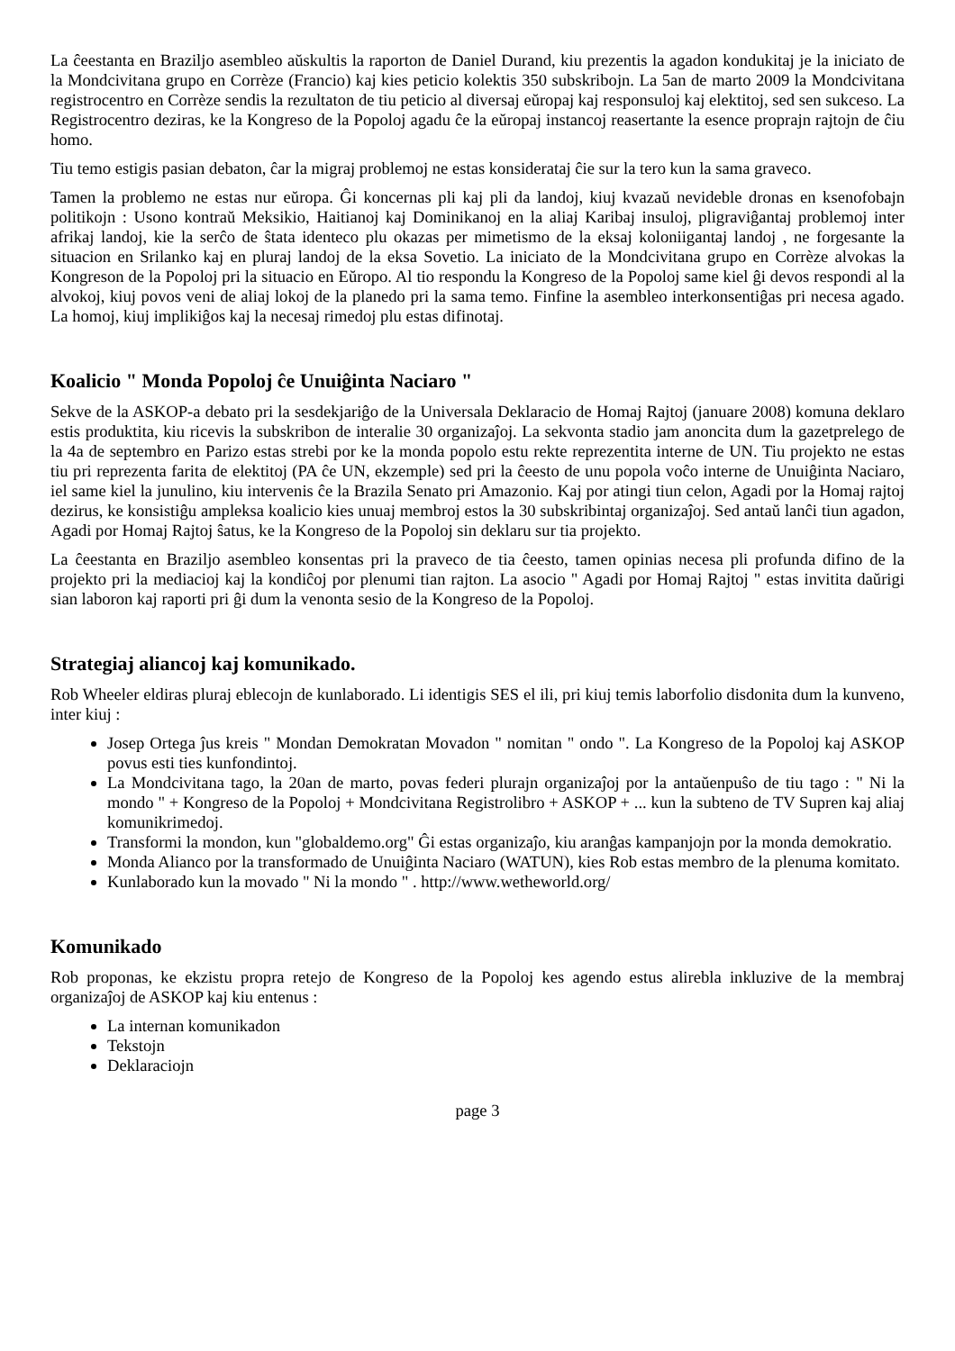La ĉeestanta en Braziljo asembleo aŭskultis la raporton de Daniel Durand, kiu prezentis la agadon kondukitaj je la iniciato de la Mondcivitana grupo en Corrèze (Francio) kaj kies peticio kolektis 350 subskribojn. La 5an de marto 2009 la Mondcivitana registrocentro en Corrèze sendis la rezultaton de tiu peticio al diversaj eŭropaj kaj responsuloj kaj elektitoj, sed sen sukceso. La Registrocentro deziras, ke la Kongreso de la Popoloj agadu ĉe la eŭropaj instancoj reasertante la esence proprajn rajtojn de ĉiu homo.
Tiu temo estigis pasian debaton, ĉar la migraj problemoj ne estas konsiderataj ĉie sur la tero kun la sama graveco.
Tamen la problemo ne estas nur eŭropa. Ĝi koncernas pli kaj pli da landoj, kiuj kvazaŭ nevideble dronas en ksenofobajn politikojn : Usono kontraŭ Meksikio, Haitianoj kaj Dominikanoj en la aliaj Karibaj insuloj, pligraviĝantaj problemoj inter afrikaj landoj, kie la serĉo de ŝtata identeco plu okazas per mimetismo de la eksaj koloniigantaj landoj , ne forgesante la situacion en Srilanko kaj en pluraj landoj de la eksa Sovetio. La iniciato de la Mondcivitana grupo en Corrèze alvokas la Kongreson de la Popoloj pri la situacio en Eŭropo. Al tio respondu la Kongreso de la Popoloj same kiel ĝi devos respondi al la alvokoj, kiuj povos veni de aliaj lokoj de la planedo pri la sama temo. Finfine la asembleo interkonsentiĝas pri necesa agado. La homoj, kiuj implikiĝos kaj la necesaj rimedoj plu estas difinotaj.
Koalicio " Monda Popoloj ĉe Unuiĝinta Naciaro "
Sekve de la ASKOP-a debato pri la sesdekjariĝo de la Universala Deklaracio de Homaj Rajtoj (januare 2008) komuna deklaro estis produktita, kiu ricevis la subskribon de interalie 30 organizaĵoj. La sekvonta stadio jam anoncita dum la gazetprelego de la 4a de septembro en Parizo estas strebi por ke la monda popolo estu rekte reprezentita interne de UN. Tiu projekto ne estas tiu pri reprezenta farita de elektitoj (PA ĉe UN, ekzemple) sed pri la ĉeesto de unu popola voĉo interne de Unuiĝinta Naciaro, iel same kiel la junulino, kiu intervenis ĉe la Brazila Senato pri Amazonio. Kaj por atingi tiun celon, Agadi por la Homaj rajtoj dezirus, ke konsistiĝu ampleksa koalicio kies unuaj membroj estos la 30 subskribintaj organizaĵoj. Sed antaŭ lanĉi tiun agadon, Agadi por Homaj Rajtoj ŝatus, ke la Kongreso de la Popoloj sin deklaru sur tia projekto.
La ĉeestanta en Braziljo asembleo konsentas pri la praveco de tia ĉeesto, tamen opinias necesa pli profunda difino de la projekto pri la mediacioj kaj la kondiĉoj por plenumi tian rajton. La asocio " Agadi por Homaj Rajtoj " estas invitita daŭrigi sian laboron kaj raporti pri ĝi dum la venonta sesio de la Kongreso de la Popoloj.
Strategiaj aliancoj kaj komunikado.
Rob Wheeler eldiras pluraj eblecojn de kunlaborado. Li identigis SES el ili, pri kiuj temis laborfolio disdonita dum la kunveno, inter kiuj :
Josep Ortega ĵus kreis " Mondan Demokratan Movadon " nomitan " ondo ". La Kongreso de la Popoloj kaj ASKOP povus esti ties kunfondintoj.
La Mondcivitana tago, la 20an de marto, povas federi plurajn organizaĵoj por la antaŭenpuŝo de tiu tago : " Ni la mondo " + Kongreso de la Popoloj + Mondcivitana Registrolibro + ASKOP + ... kun la subteno de TV Supren kaj aliaj komunikrimedoj.
Transformi la mondon, kun "globaldemo.org" Ĝi estas organizaĵo, kiu aranĝas kampanjojn por la monda demokratio.
Monda Alianco por la transformado de Unuiĝinta Naciaro (WATUN), kies Rob estas membro de la plenuma komitato.
Kunlaborado kun la movado " Ni la mondo " . http://www.wetheworld.org/
Komunikado
Rob proponas, ke ekzistu propra retejo de Kongreso de la Popoloj kes agendo estus alirebla inkluzive de la membraj organizaĵoj de ASKOP kaj kiu entenus :
La internan komunikadon
Tekstojn
Deklaraciojn
page 3